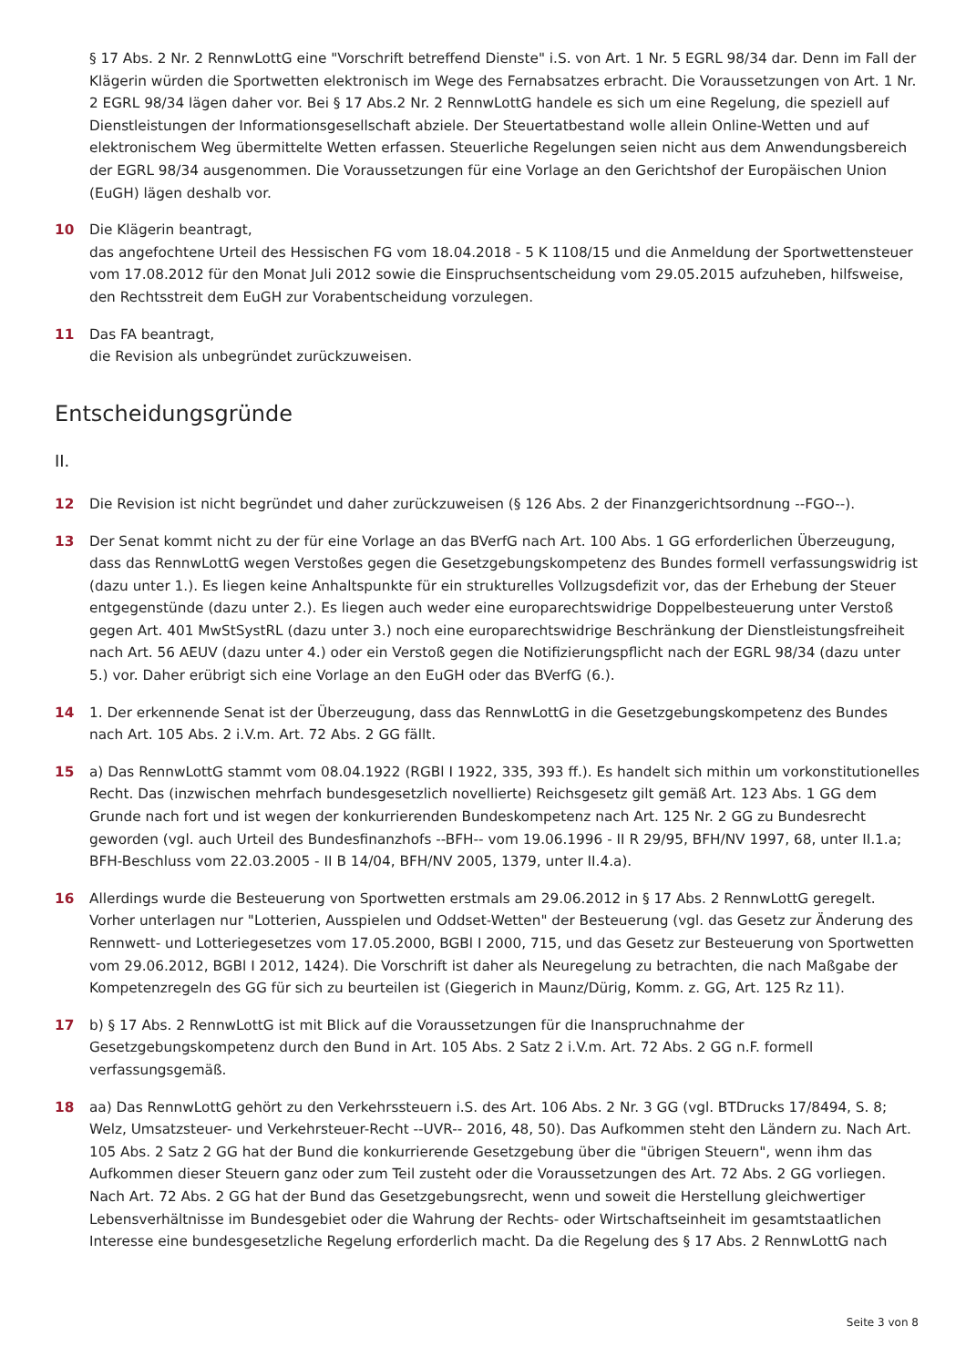§ 17 Abs. 2 Nr. 2 RennwLottG eine "Vorschrift betreffend Dienste" i.S. von Art. 1 Nr. 5 EGRL 98/34 dar. Denn im Fall der Klägerin würden die Sportwetten elektronisch im Wege des Fernabsatzes erbracht. Die Voraussetzungen von Art. 1 Nr. 2 EGRL 98/34 lägen daher vor. Bei § 17 Abs.2 Nr. 2 RennwLottG handele es sich um eine Regelung, die speziell auf Dienstleistungen der Informationsgesellschaft abziele. Der Steuertatbestand wolle allein Online-Wetten und auf elektronischem Weg übermittelte Wetten erfassen. Steuerliche Regelungen seien nicht aus dem Anwendungsbereich der EGRL 98/34 ausgenommen. Die Voraussetzungen für eine Vorlage an den Gerichtshof der Europäischen Union (EuGH) lägen deshalb vor.
10 Die Klägerin beantragt,
das angefochtene Urteil des Hessischen FG vom 18.04.2018 - 5 K 1108/15 und die Anmeldung der Sportwettensteuer vom 17.08.2012 für den Monat Juli 2012 sowie die Einspruchsentscheidung vom 29.05.2015 aufzuheben, hilfsweise, den Rechtsstreit dem EuGH zur Vorabentscheidung vorzulegen.
11 Das FA beantragt,
die Revision als unbegründet zurückzuweisen.
Entscheidungsgründe
II.
12 Die Revision ist nicht begründet und daher zurückzuweisen (§ 126 Abs. 2 der Finanzgerichtsordnung --FGO--).
13 Der Senat kommt nicht zu der für eine Vorlage an das BVerfG nach Art. 100 Abs. 1 GG erforderlichen Überzeugung, dass das RennwLottG wegen Verstoßes gegen die Gesetzgebungskompetenz des Bundes formell verfassungswidrig ist (dazu unter 1.). Es liegen keine Anhaltspunkte für ein strukturelles Vollzugsdefizit vor, das der Erhebung der Steuer entgegenstünde (dazu unter 2.). Es liegen auch weder eine europarechtswidrige Doppelbesteuerung unter Verstoß gegen Art. 401 MwStSystRL (dazu unter 3.) noch eine europarechtswidrige Beschränkung der Dienstleistungsfreiheit nach Art. 56 AEUV (dazu unter 4.) oder ein Verstoß gegen die Notifizierungspflicht nach der EGRL 98/34 (dazu unter 5.) vor. Daher erübrigt sich eine Vorlage an den EuGH oder das BVerfG (6.).
14 1. Der erkennende Senat ist der Überzeugung, dass das RennwLottG in die Gesetzgebungskompetenz des Bundes nach Art. 105 Abs. 2 i.V.m. Art. 72 Abs. 2 GG fällt.
15 a) Das RennwLottG stammt vom 08.04.1922 (RGBl I 1922, 335, 393 ff.). Es handelt sich mithin um vorkonstitutionelles Recht. Das (inzwischen mehrfach bundesgesetzlich novellierte) Reichsgesetz gilt gemäß Art. 123 Abs. 1 GG dem Grunde nach fort und ist wegen der konkurrierenden Bundeskompetenz nach Art. 125 Nr. 2 GG zu Bundesrecht geworden (vgl. auch Urteil des Bundesfinanzhofs --BFH-- vom 19.06.1996 - II R 29/95, BFH/NV 1997, 68, unter II.1.a; BFH-Beschluss vom 22.03.2005 - II B 14/04, BFH/NV 2005, 1379, unter II.4.a).
16 Allerdings wurde die Besteuerung von Sportwetten erstmals am 29.06.2012 in § 17 Abs. 2 RennwLottG geregelt. Vorher unterlagen nur "Lotterien, Ausspielen und Oddset-Wetten" der Besteuerung (vgl. das Gesetz zur Änderung des Rennwett- und Lotteriegesetzes vom 17.05.2000, BGBl I 2000, 715, und das Gesetz zur Besteuerung von Sportwetten vom 29.06.2012, BGBl I 2012, 1424). Die Vorschrift ist daher als Neuregelung zu betrachten, die nach Maßgabe der Kompetenzregeln des GG für sich zu beurteilen ist (Giegerich in Maunz/Dürig, Komm. z. GG, Art. 125 Rz 11).
17 b) § 17 Abs. 2 RennwLottG ist mit Blick auf die Voraussetzungen für die Inanspruchnahme der Gesetzgebungskompetenz durch den Bund in Art. 105 Abs. 2 Satz 2 i.V.m. Art. 72 Abs. 2 GG n.F. formell verfassungsgemäß.
18 aa) Das RennwLottG gehört zu den Verkehrssteuern i.S. des Art. 106 Abs. 2 Nr. 3 GG (vgl. BTDrucks 17/8494, S. 8; Welz, Umsatzsteuer- und Verkehrsteuer-Recht --UVR-- 2016, 48, 50). Das Aufkommen steht den Ländern zu. Nach Art. 105 Abs. 2 Satz 2 GG hat der Bund die konkurrierende Gesetzgebung über die "übrigen Steuern", wenn ihm das Aufkommen dieser Steuern ganz oder zum Teil zusteht oder die Voraussetzungen des Art. 72 Abs. 2 GG vorliegen. Nach Art. 72 Abs. 2 GG hat der Bund das Gesetzgebungsrecht, wenn und soweit die Herstellung gleichwertiger Lebensverhältnisse im Bundesgebiet oder die Wahrung der Rechts- oder Wirtschaftseinheit im gesamtstaatlichen Interesse eine bundesgesetzliche Regelung erforderlich macht. Da die Regelung des § 17 Abs. 2 RennwLottG nach
Seite 3 von 8